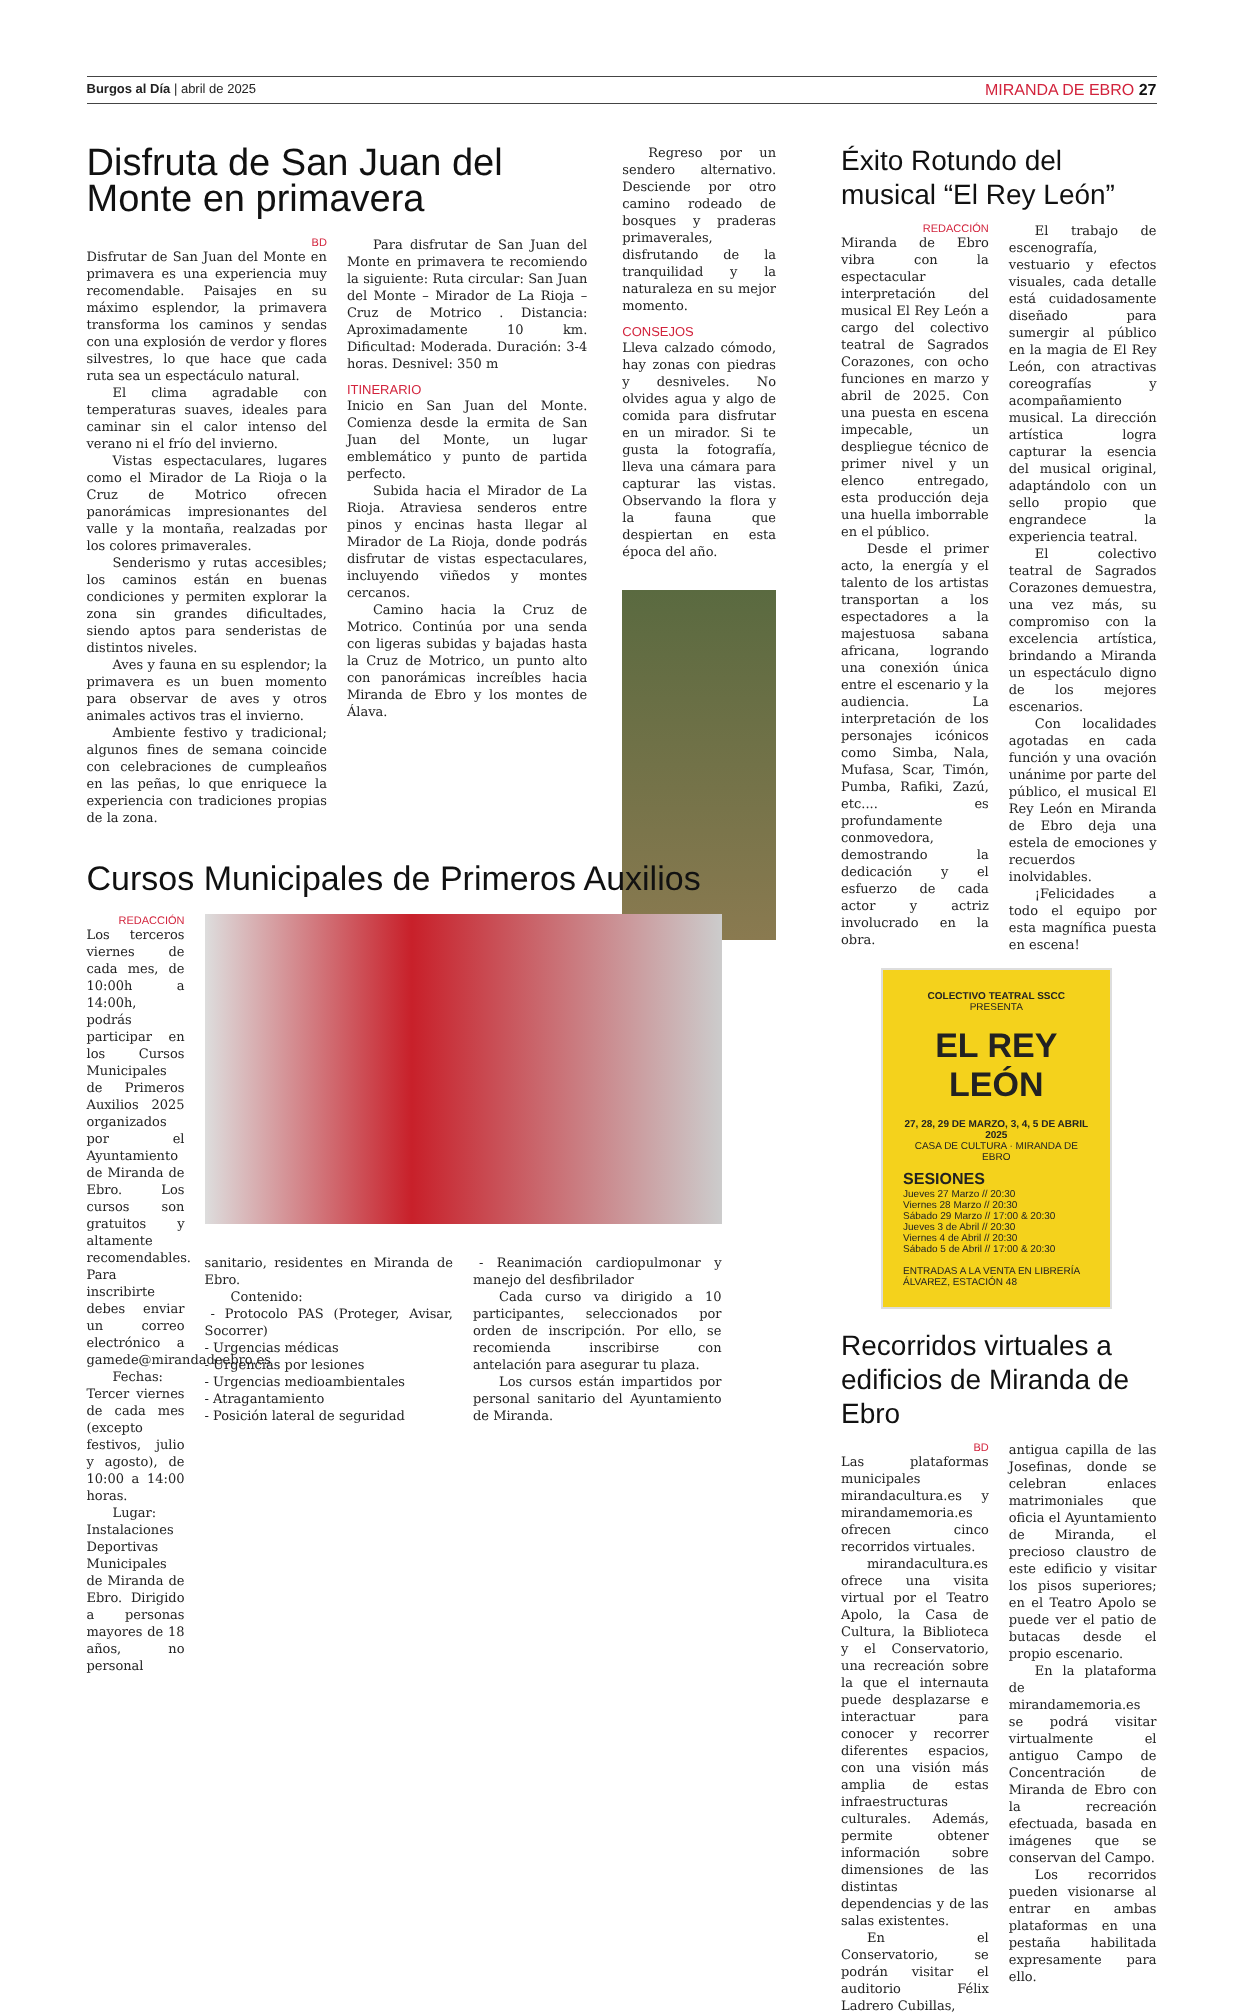Burgos al Día | abril de 2025 MIRANDA DE EBRO 27
Disfruta de San Juan del Monte en primavera
BD
Disfrutar de San Juan del Monte en primavera es una experiencia muy recomendable. Paisajes en su máximo esplendor, la primavera transforma los caminos y sendas con una explosión de verdor y flores silvestres, lo que hace que cada ruta sea un espectáculo natural.
El clima agradable con temperaturas suaves, ideales para caminar sin el calor intenso del verano ni el frío del invierno.
Vistas espectaculares, lugares como el Mirador de La Rioja o la Cruz de Motrico ofrecen panorámicas impresionantes del valle y la montaña, realzadas por los colores primaverales.
Senderismo y rutas accesibles; los caminos están en buenas condiciones y permiten explorar la zona sin grandes dificultades, siendo aptos para senderistas de distintos niveles.
Aves y fauna en su esplendor; la primavera es un buen momento para observar de aves y otros animales activos tras el invierno.
Ambiente festivo y tradicional; algunos fines de semana coincide con celebraciones de cumpleaños en las peñas, lo que enriquece la experiencia con tradiciones propias de la zona.
Para disfrutar de San Juan del Monte en primavera te recomiendo la siguiente: Ruta circular: San Juan del Monte – Mirador de La Rioja – Cruz de Motrico . Distancia: Aproximadamente 10 km. Dificultad: Moderada. Duración: 3-4 horas. Desnivel: 350 m
ITINERARIO
Inicio en San Juan del Monte. Comienza desde la ermita de San Juan del Monte, un lugar emblemático y punto de partida perfecto.
Subida hacia el Mirador de La Rioja. Atraviesa senderos entre pinos y encinas hasta llegar al Mirador de La Rioja, donde podrás disfrutar de vistas espectaculares, incluyendo viñedos y montes cercanos.
Camino hacia la Cruz de Motrico. Continúa por una senda con ligeras subidas y bajadas hasta la Cruz de Motrico, un punto alto con panorámicas increíbles hacia Miranda de Ebro y los montes de Álava.
Regreso por un sendero alternativo. Desciende por otro camino rodeado de bosques y praderas primaverales, disfrutando de la tranquilidad y la naturaleza en su mejor momento.
CONSEJOS
Lleva calzado cómodo, hay zonas con piedras y desniveles. No olvides agua y algo de comida para disfrutar en un mirador. Si te gusta la fotografía, lleva una cámara para capturar las vistas. Observando la flora y la fauna que despiertan en esta época del año.
Éxito Rotundo del musical “El Rey León”
REDACCIÓN
Miranda de Ebro vibra con la espectacular interpretación del musical El Rey León a cargo del colectivo teatral de Sagrados Corazones, con ocho funciones en marzo y abril de 2025. Con una puesta en escena impecable, un despliegue técnico de primer nivel y un elenco entregado, esta producción deja una huella imborrable en el público.
Desde el primer acto, la energía y el talento de los artistas transportan a los espectadores a la majestuosa sabana africana, logrando una conexión única entre el escenario y la audiencia. La interpretación de los personajes icónicos como Simba, Nala, Mufasa, Scar, Timón, Pumba, Rafiki, Zazú, etc.... es profundamente conmovedora, demostrando la dedicación y el esfuerzo de cada actor y actriz involucrado en la obra.
El trabajo de escenografía, vestuario y efectos visuales, cada detalle está cuidadosamente diseñado para sumergir al público en la magia de El Rey León, con atractivas coreografías y acompañamiento musical. La dirección artística logra capturar la esencia del musical original, adaptándolo con un sello propio que engrandece la experiencia teatral.
El colectivo teatral de Sagrados Corazones demuestra, una vez más, su compromiso con la excelencia artística, brindando a Miranda un espectáculo digno de los mejores escenarios.
Con localidades agotadas en cada función y una ovación unánime por parte del público, el musical El Rey León en Miranda de Ebro deja una estela de emociones y recuerdos inolvidables.
¡Felicidades a todo el equipo por esta magnífica puesta en escena!
COLECTIVO TEATRAL SSCC
PRESENTA
EL REY LEÓN
27, 28, 29 DE MARZO, 3, 4, 5 DE ABRIL 2025
CASA DE CULTURA · MIRANDA DE EBRO
SESIONES
Jueves 27 Marzo // 20:30
Viernes 28 Marzo // 20:30
Sábado 29 Marzo // 17:00 & 20:30
Jueves 3 de Abril // 20:30
Viernes 4 de Abril // 20:30
Sábado 5 de Abril // 17:00 & 20:30
ENTRADAS A LA VENTA EN LIBRERÍA ÁLVAREZ, ESTACIÓN 48
Recorridos virtuales a edificios de Miranda de Ebro
BD
Las plataformas municipales mirandacultura.es y mirandamemoria.es ofrecen cinco recorridos virtuales.
mirandacultura.es ofrece una visita virtual por el Teatro Apolo, la Casa de Cultura, la Biblioteca y el Conservatorio, una recreación sobre la que el internauta puede desplazarse e interactuar para conocer y recorrer diferentes espacios, con una visión más amplia de estas infraestructuras culturales. Además, permite obtener información sobre dimensiones de las distintas dependencias y de las salas existentes.
En el Conservatorio, se podrán visitar el auditorio Félix Ladrero Cubillas,
antigua capilla de las Josefinas, donde se celebran enlaces matrimoniales que oficia el Ayuntamiento de Miranda, el precioso claustro de este edificio y visitar los pisos superiores; en el Teatro Apolo se puede ver el patio de butacas desde el propio escenario.
En la plataforma de mirandamemoria.es se podrá visitar virtualmente el antiguo Campo de Concentración de Miranda de Ebro con la recreación efectuada, basada en imágenes que se conservan del Campo.
Los recorridos pueden visionarse al entrar en ambas plataformas en una pestaña habilitada expresamente para ello.
Cursos Municipales de Primeros Auxilios
REDACCIÓN
Los terceros viernes de cada mes, de 10:00h a 14:00h, podrás participar en los Cursos Municipales de Primeros Auxilios 2025 organizados por el Ayuntamiento de Miranda de Ebro. Los cursos son gratuitos y altamente recomendables. Para inscribirte debes enviar un correo electrónico a gamede@mirandadeebro.es
Fechas: Tercer viernes de cada mes (excepto festivos, julio y agosto), de 10:00 a 14:00 horas.
Lugar: Instalaciones Deportivas Municipales de Miranda de Ebro. Dirigido a personas mayores de 18 años, no personal
sanitario, residentes en Miranda de Ebro.
Contenido:
- Protocolo PAS (Proteger, Avisar, Socorrer)
- Urgencias médicas
- Urgencias por lesiones
- Urgencias medioambientales
- Atragantamiento
- Posición lateral de seguridad
- Reanimación cardiopulmonar y manejo del desfibrilador
Cada curso va dirigido a 10 participantes, seleccionados por orden de inscripción. Por ello, se recomienda inscribirse con antelación para asegurar tu plaza.
Los cursos están impartidos por personal sanitario del Ayuntamiento de Miranda.